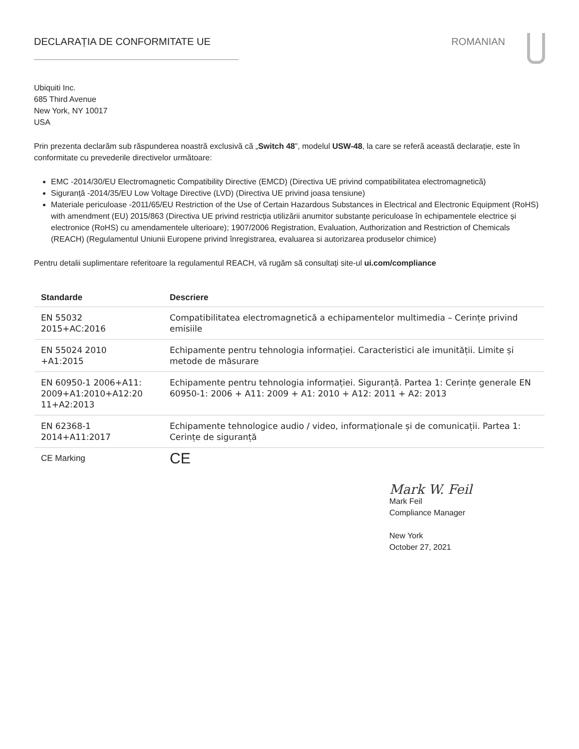DECLARAȚIA DE CONFORMITATE UE ROMANIAN
Ubiquiti Inc.
685 Third Avenue
New York, NY 10017
USA
Prin prezenta declarăm sub răspunderea noastră exclusivă că „Switch 48”, modelul USW-48, la care se referă această declarație, este în conformitate cu prevederile directivelor următoare:
EMC -2014/30/EU Electromagnetic Compatibility Directive (EMCD) (Directiva UE privind compatibilitatea electromagnetică)
Siguranță -2014/35/EU Low Voltage Directive (LVD) (Directiva UE privind joasa tensiune)
Materiale periculoase -2011/65/EU Restriction of the Use of Certain Hazardous Substances in Electrical and Electronic Equipment (RoHS) with amendment (EU) 2015/863 (Directiva UE privind restricția utilizării anumitor substanțe periculoase în echipamentele electrice și electronice (RoHS) cu amendamentele ulterioare); 1907/2006 Registration, Evaluation, Authorization and Restriction of Chemicals (REACH) (Regulamentul Uniunii Europene privind înregistrarea, evaluarea si autorizarea produselor chimice)
Pentru detalii suplimentare referitoare la regulamentul REACH, vă rugăm să consultați site-ul ui.com/compliance
| Standarde | Descriere |
| --- | --- |
| EN 55032 2015+AC:2016 | Compatibilitatea electromagnetică a echipamentelor multimedia – Cerințe privind emisiile |
| EN 55024 2010 +A1:2015 | Echipamente pentru tehnologia informației. Caracteristici ale imunității. Limite și metode de măsurare |
| EN 60950-1 2006+A11: 2009+A1:2010+A12:20 11+A2:2013 | Echipamente pentru tehnologia informației. Siguranță. Partea 1: Cerințe generale EN 60950-1: 2006 + A11: 2009 + A1: 2010 + A12: 2011 + A2: 2013 |
| EN 62368-1 2014+A11:2017 | Echipamente tehnologice audio / video, informaționale și de comunicații. Partea 1: Cerințe de siguranță |
| CE Marking | CE |
Mark W. Feil
Mark Feil
Compliance Manager
New York
October 27, 2021